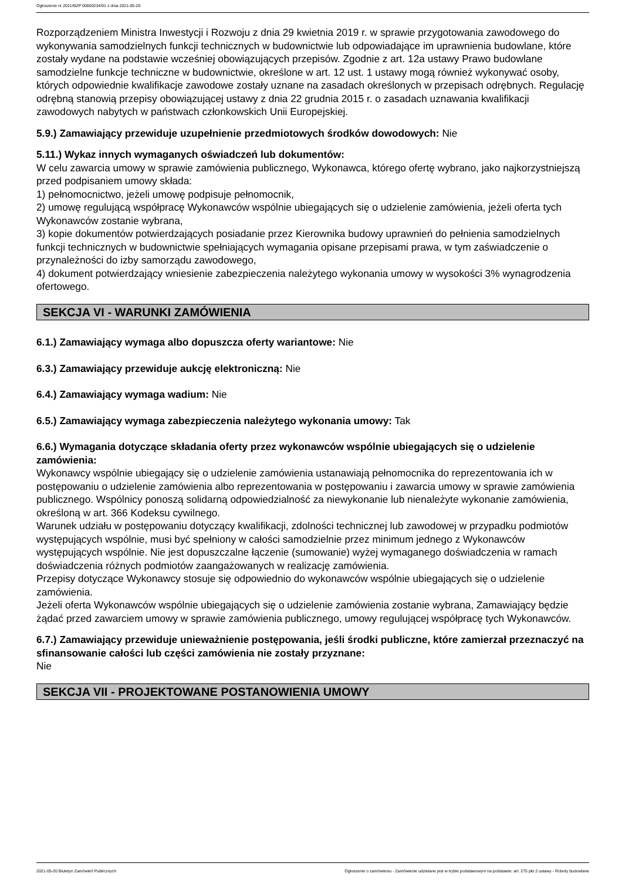Ogłoszenie nr 2021/BZP 00060234/01 z dnia 2021-05-20
Rozporządzeniem Ministra Inwestycji i Rozwoju z dnia 29 kwietnia 2019 r. w sprawie przygotowania zawodowego do wykonywania samodzielnych funkcji technicznych w budownictwie lub odpowiadające im uprawnienia budowlane, które zostały wydane na podstawie wcześniej obowiązujących przepisów. Zgodnie z art. 12a ustawy Prawo budowlane samodzielne funkcje techniczne w budownictwie, określone w art. 12 ust. 1 ustawy mogą również wykonywać osoby, których odpowiednie kwalifikacje zawodowe zostały uznane na zasadach określonych w przepisach odrębnych. Regulację odrębną stanowią przepisy obowiązującej ustawy z dnia 22 grudnia 2015 r. o zasadach uznawania kwalifikacji zawodowych nabytych w państwach członkowskich Unii Europejskiej.
5.9.) Zamawiający przewiduje uzupełnienie przedmiotowych środków dowodowych: Nie
5.11.) Wykaz innych wymaganych oświadczeń lub dokumentów:
W celu zawarcia umowy w sprawie zamówienia publicznego, Wykonawca, którego ofertę wybrano, jako najkorzystniejszą przed podpisaniem umowy składa:
1) pełnomocnictwo, jeżeli umowę podpisuje pełnomocnik,
2) umowę regulującą współpracę Wykonawców wspólnie ubiegających się o udzielenie zamówienia, jeżeli oferta tych Wykonawców zostanie wybrana,
3) kopie dokumentów potwierdzających posiadanie przez Kierownika budowy uprawnień do pełnienia samodzielnych funkcji technicznych w budownictwie spełniających wymagania opisane przepisami prawa, w tym zaświadczenie o przynależności do izby samorządu zawodowego,
4) dokument potwierdzający wniesienie zabezpieczenia należytego wykonania umowy w wysokości 3% wynagrodzenia ofertowego.
SEKCJA VI - WARUNKI ZAMÓWIENIA
6.1.) Zamawiający wymaga albo dopuszcza oferty wariantowe: Nie
6.3.) Zamawiający przewiduje aukcję elektroniczną: Nie
6.4.) Zamawiający wymaga wadium: Nie
6.5.) Zamawiający wymaga zabezpieczenia należytego wykonania umowy: Tak
6.6.) Wymagania dotyczące składania oferty przez wykonawców wspólnie ubiegających się o udzielenie zamówienia:
Wykonawcy wspólnie ubiegający się o udzielenie zamówienia ustanawiają pełnomocnika do reprezentowania ich w postępowaniu o udzielenie zamówienia albo reprezentowania w postępowaniu i zawarcia umowy w sprawie zamówienia publicznego. Wspólnicy ponoszą solidarną odpowiedzialność za niewykonanie lub nienależyte wykonanie zamówienia, określoną w art. 366 Kodeksu cywilnego.
Warunek udziału w postępowaniu dotyczący kwalifikacji, zdolności technicznej lub zawodowej w przypadku podmiotów występujących wspólnie, musi być spełniony w całości samodzielnie przez minimum jednego z Wykonawców występujących wspólnie. Nie jest dopuszczalne łączenie (sumowanie) wyżej wymaganego doświadczenia w ramach doświadczenia różnych podmiotów zaangażowanych w realizację zamówienia.
Przepisy dotyczące Wykonawcy stosuje się odpowiednio do wykonawców wspólnie ubiegających się o udzielenie zamówienia.
Jeżeli oferta Wykonawców wspólnie ubiegających się o udzielenie zamówienia zostanie wybrana, Zamawiający będzie żądać przed zawarciem umowy w sprawie zamówienia publicznego, umowy regulującej współpracę tych Wykonawców.
6.7.) Zamawiający przewiduje unieważnienie postępowania, jeśli środki publiczne, które zamierzał przeznaczyć na sfinansowanie całości lub części zamówienia nie zostały przyznane:
Nie
SEKCJA VII - PROJEKTOWANE POSTANOWIENIA UMOWY
2021-05-20 Biuletyn Zamówień Publicznych Ogłoszenie o zamówieniu - Zamówienie udzielane jest w trybie podstawowym na podstawie: art. 275 pkt 2 ustawy - Roboty budowlane